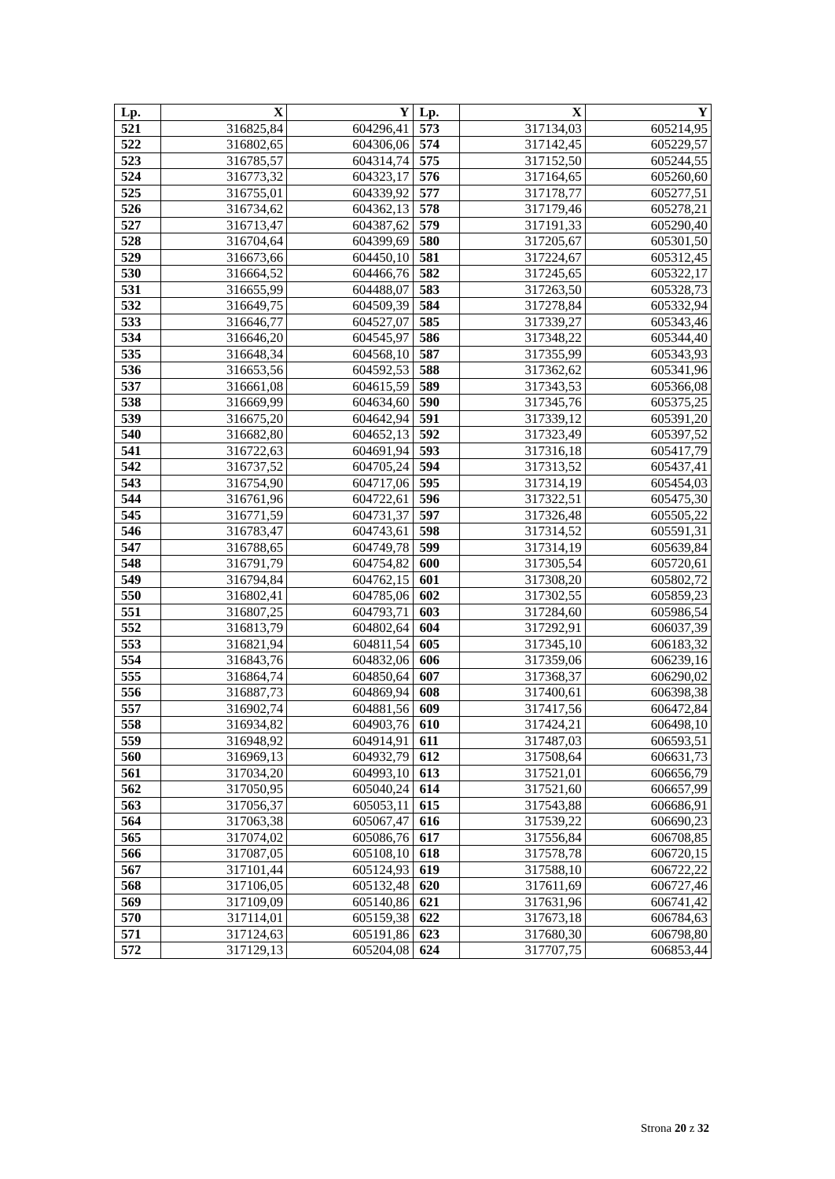| Lp. | X | Y | Lp. | X | Y |
| --- | --- | --- | --- | --- | --- |
| 521 | 316825,84 | 604296,41 | 573 | 317134,03 | 605214,95 |
| 522 | 316802,65 | 604306,06 | 574 | 317142,45 | 605229,57 |
| 523 | 316785,57 | 604314,74 | 575 | 317152,50 | 605244,55 |
| 524 | 316773,32 | 604323,17 | 576 | 317164,65 | 605260,60 |
| 525 | 316755,01 | 604339,92 | 577 | 317178,77 | 605277,51 |
| 526 | 316734,62 | 604362,13 | 578 | 317179,46 | 605278,21 |
| 527 | 316713,47 | 604387,62 | 579 | 317191,33 | 605290,40 |
| 528 | 316704,64 | 604399,69 | 580 | 317205,67 | 605301,50 |
| 529 | 316673,66 | 604450,10 | 581 | 317224,67 | 605312,45 |
| 530 | 316664,52 | 604466,76 | 582 | 317245,65 | 605322,17 |
| 531 | 316655,99 | 604488,07 | 583 | 317263,50 | 605328,73 |
| 532 | 316649,75 | 604509,39 | 584 | 317278,84 | 605332,94 |
| 533 | 316646,77 | 604527,07 | 585 | 317339,27 | 605343,46 |
| 534 | 316646,20 | 604545,97 | 586 | 317348,22 | 605344,40 |
| 535 | 316648,34 | 604568,10 | 587 | 317355,99 | 605343,93 |
| 536 | 316653,56 | 604592,53 | 588 | 317362,62 | 605341,96 |
| 537 | 316661,08 | 604615,59 | 589 | 317343,53 | 605366,08 |
| 538 | 316669,99 | 604634,60 | 590 | 317345,76 | 605375,25 |
| 539 | 316675,20 | 604642,94 | 591 | 317339,12 | 605391,20 |
| 540 | 316682,80 | 604652,13 | 592 | 317323,49 | 605397,52 |
| 541 | 316722,63 | 604691,94 | 593 | 317316,18 | 605417,79 |
| 542 | 316737,52 | 604705,24 | 594 | 317313,52 | 605437,41 |
| 543 | 316754,90 | 604717,06 | 595 | 317314,19 | 605454,03 |
| 544 | 316761,96 | 604722,61 | 596 | 317322,51 | 605475,30 |
| 545 | 316771,59 | 604731,37 | 597 | 317326,48 | 605505,22 |
| 546 | 316783,47 | 604743,61 | 598 | 317314,52 | 605591,31 |
| 547 | 316788,65 | 604749,78 | 599 | 317314,19 | 605639,84 |
| 548 | 316791,79 | 604754,82 | 600 | 317305,54 | 605720,61 |
| 549 | 316794,84 | 604762,15 | 601 | 317308,20 | 605802,72 |
| 550 | 316802,41 | 604785,06 | 602 | 317302,55 | 605859,23 |
| 551 | 316807,25 | 604793,71 | 603 | 317284,60 | 605986,54 |
| 552 | 316813,79 | 604802,64 | 604 | 317292,91 | 606037,39 |
| 553 | 316821,94 | 604811,54 | 605 | 317345,10 | 606183,32 |
| 554 | 316843,76 | 604832,06 | 606 | 317359,06 | 606239,16 |
| 555 | 316864,74 | 604850,64 | 607 | 317368,37 | 606290,02 |
| 556 | 316887,73 | 604869,94 | 608 | 317400,61 | 606398,38 |
| 557 | 316902,74 | 604881,56 | 609 | 317417,56 | 606472,84 |
| 558 | 316934,82 | 604903,76 | 610 | 317424,21 | 606498,10 |
| 559 | 316948,92 | 604914,91 | 611 | 317487,03 | 606593,51 |
| 560 | 316969,13 | 604932,79 | 612 | 317508,64 | 606631,73 |
| 561 | 317034,20 | 604993,10 | 613 | 317521,01 | 606656,79 |
| 562 | 317050,95 | 605040,24 | 614 | 317521,60 | 606657,99 |
| 563 | 317056,37 | 605053,11 | 615 | 317543,88 | 606686,91 |
| 564 | 317063,38 | 605067,47 | 616 | 317539,22 | 606690,23 |
| 565 | 317074,02 | 605086,76 | 617 | 317556,84 | 606708,85 |
| 566 | 317087,05 | 605108,10 | 618 | 317578,78 | 606720,15 |
| 567 | 317101,44 | 605124,93 | 619 | 317588,10 | 606722,22 |
| 568 | 317106,05 | 605132,48 | 620 | 317611,69 | 606727,46 |
| 569 | 317109,09 | 605140,86 | 621 | 317631,96 | 606741,42 |
| 570 | 317114,01 | 605159,38 | 622 | 317673,18 | 606784,63 |
| 571 | 317124,63 | 605191,86 | 623 | 317680,30 | 606798,80 |
| 572 | 317129,13 | 605204,08 | 624 | 317707,75 | 606853,44 |
Strona 20 z 32